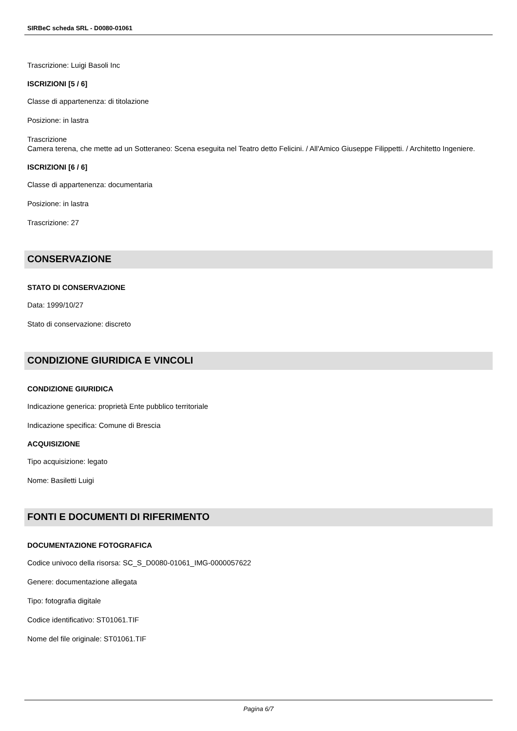SIRBeC scheda SRL - D0080-01061
Trascrizione: Luigi Basoli Inc
ISCRIZIONI [5 / 6]
Classe di appartenenza: di titolazione
Posizione: in lastra
Trascrizione
Camera terena, che mette ad un Sotteraneo: Scena eseguita nel Teatro detto Felicini. / All'Amico Giuseppe Filippetti. / Architetto Ingeniere.
ISCRIZIONI [6 / 6]
Classe di appartenenza: documentaria
Posizione: in lastra
Trascrizione: 27
CONSERVAZIONE
STATO DI CONSERVAZIONE
Data: 1999/10/27
Stato di conservazione: discreto
CONDIZIONE GIURIDICA E VINCOLI
CONDIZIONE GIURIDICA
Indicazione generica: proprietà Ente pubblico territoriale
Indicazione specifica: Comune di Brescia
ACQUISIZIONE
Tipo acquisizione: legato
Nome: Basiletti Luigi
FONTI E DOCUMENTI DI RIFERIMENTO
DOCUMENTAZIONE FOTOGRAFICA
Codice univoco della risorsa: SC_S_D0080-01061_IMG-0000057622
Genere: documentazione allegata
Tipo: fotografia digitale
Codice identificativo: ST01061.TIF
Nome del file originale: ST01061.TIF
Pagina 6/7